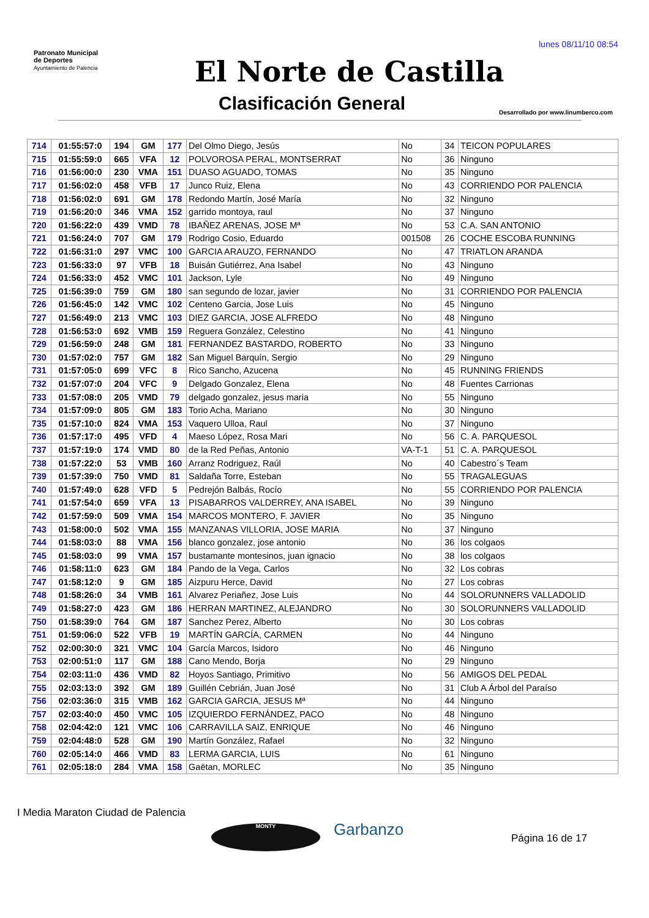lunes 08/11/10 08:54
Patronato Municipal
de Deportes
Ayuntamiento de Palencia
El Norte de Castilla
Clasificación General
Desarrollado por www.linumberco.com
| 714 | 01:55:57:0 | 194 | GM | 177 | Del Olmo Diego, Jesús | No | 34 | TEICON POPULARES |
| 715 | 01:55:59:0 | 665 | VFA | 12 | POLVOROSA PERAL, MONTSERRAT | No | 36 | Ninguno |
| 716 | 01:56:00:0 | 230 | VMA | 151 | DUASO AGUADO, TOMAS | No | 35 | Ninguno |
| 717 | 01:56:02:0 | 458 | VFB | 17 | Junco Ruiz, Elena | No | 43 | CORRIENDO POR PALENCIA |
| 718 | 01:56:02:0 | 691 | GM | 178 | Redondo Martín, José María | No | 32 | Ninguno |
| 719 | 01:56:20:0 | 346 | VMA | 152 | garrido montoya, raul | No | 37 | Ninguno |
| 720 | 01:56:22:0 | 439 | VMD | 78 | IBAÑEZ ARENAS, JOSE Mª | No | 53 | C.A. SAN ANTONIO |
| 721 | 01:56:24:0 | 707 | GM | 179 | Rodrigo Cosio, Eduardo | 001508 | 26 | COCHE ESCOBA RUNNING |
| 722 | 01:56:31:0 | 297 | VMC | 100 | GARCIA ARAUZO, FERNANDO | No | 47 | TRIATLON ARANDA |
| 723 | 01:56:33:0 | 97 | VFB | 18 | Buisán Gutiérrez, Ana Isabel | No | 43 | Ninguno |
| 724 | 01:56:33:0 | 452 | VMC | 101 | Jackson, Lyle | No | 49 | Ninguno |
| 725 | 01:56:39:0 | 759 | GM | 180 | san segundo de lozar, javier | No | 31 | CORRIENDO POR PALENCIA |
| 726 | 01:56:45:0 | 142 | VMC | 102 | Centeno Garcia, Jose Luis | No | 45 | Ninguno |
| 727 | 01:56:49:0 | 213 | VMC | 103 | DIEZ GARCIA, JOSE ALFREDO | No | 48 | Ninguno |
| 728 | 01:56:53:0 | 692 | VMB | 159 | Reguera González, Celestino | No | 41 | Ninguno |
| 729 | 01:56:59:0 | 248 | GM | 181 | FERNANDEZ BASTARDO, ROBERTO | No | 33 | Ninguno |
| 730 | 01:57:02:0 | 757 | GM | 182 | San Miguel Barquín, Sergio | No | 29 | Ninguno |
| 731 | 01:57:05:0 | 699 | VFC | 8 | Rico Sancho, Azucena | No | 45 | RUNNING FRIENDS |
| 732 | 01:57:07:0 | 204 | VFC | 9 | Delgado Gonzalez, Elena | No | 48 | Fuentes Carrionas |
| 733 | 01:57:08:0 | 205 | VMD | 79 | delgado gonzalez, jesus maria | No | 55 | Ninguno |
| 734 | 01:57:09:0 | 805 | GM | 183 | Torio Acha, Mariano | No | 30 | Ninguno |
| 735 | 01:57:10:0 | 824 | VMA | 153 | Vaquero Ulloa, Raul | No | 37 | Ninguno |
| 736 | 01:57:17:0 | 495 | VFD | 4 | Maeso López, Rosa Mari | No | 56 | C. A. PARQUESOL |
| 737 | 01:57:19:0 | 174 | VMD | 80 | de la Red Peñas, Antonio | VA-T-1 | 51 | C. A. PARQUESOL |
| 738 | 01:57:22:0 | 53 | VMB | 160 | Arranz Rodriguez, Raúl | No | 40 | Cabestro´s Team |
| 739 | 01:57:39:0 | 750 | VMD | 81 | Saldaña Torre, Esteban | No | 55 | TRAGALEGUAS |
| 740 | 01:57:49:0 | 628 | VFD | 5 | Pedrejón Balbás, Rocío | No | 55 | CORRIENDO POR PALENCIA |
| 741 | 01:57:54:0 | 659 | VFA | 13 | PISABARROS VALDERREY, ANA ISABEL | No | 39 | Ninguno |
| 742 | 01:57:59:0 | 509 | VMA | 154 | MARCOS MONTERO, F. JAVIER | No | 35 | Ninguno |
| 743 | 01:58:00:0 | 502 | VMA | 155 | MANZANAS VILLORIA, JOSE MARIA | No | 37 | Ninguno |
| 744 | 01:58:03:0 | 88 | VMA | 156 | blanco gonzalez, jose antonio | No | 36 | los colgaos |
| 745 | 01:58:03:0 | 99 | VMA | 157 | bustamante montesinos, juan ignacio | No | 38 | los colgaos |
| 746 | 01:58:11:0 | 623 | GM | 184 | Pando de la Vega, Carlos | No | 32 | Los cobras |
| 747 | 01:58:12:0 | 9 | GM | 185 | Aizpuru Herce, David | No | 27 | Los cobras |
| 748 | 01:58:26:0 | 34 | VMB | 161 | Alvarez Periañez, Jose Luis | No | 44 | SOLORUNNERS VALLADOLID |
| 749 | 01:58:27:0 | 423 | GM | 186 | HERRAN MARTINEZ, ALEJANDRO | No | 30 | SOLORUNNERS VALLADOLID |
| 750 | 01:58:39:0 | 764 | GM | 187 | Sanchez Perez, Alberto | No | 30 | Los cobras |
| 751 | 01:59:06:0 | 522 | VFB | 19 | MARTÍN GARCÍA, CARMEN | No | 44 | Ninguno |
| 752 | 02:00:30:0 | 321 | VMC | 104 | García Marcos, Isidoro | No | 46 | Ninguno |
| 753 | 02:00:51:0 | 117 | GM | 188 | Cano Mendo, Borja | No | 29 | Ninguno |
| 754 | 02:03:11:0 | 436 | VMD | 82 | Hoyos Santiago, Primitivo | No | 56 | AMIGOS DEL PEDAL |
| 755 | 02:03:13:0 | 392 | GM | 189 | Guillén Cebrián, Juan José | No | 31 | Club A Árbol del Paraíso |
| 756 | 02:03:36:0 | 315 | VMB | 162 | GARCIA GARCIA, JESUS Mª | No | 44 | Ninguno |
| 757 | 02:03:40:0 | 450 | VMC | 105 | IZQUIERDO FERNÁNDEZ, PACO | No | 48 | Ninguno |
| 758 | 02:04:42:0 | 121 | VMC | 106 | CARRAVILLA SAIZ, ENRIQUE | No | 46 | Ninguno |
| 759 | 02:04:48:0 | 528 | GM | 190 | Martín González, Rafael | No | 32 | Ninguno |
| 760 | 02:05:14:0 | 466 | VMD | 83 | LERMA GARCIA, LUIS | No | 61 | Ninguno |
| 761 | 02:05:18:0 | 284 | VMA | 158 | Gaëtan, MORLEC | No | 35 | Ninguno |
I Media Maraton Ciudad de Palencia
MONTY Garbanzo Página 16 de 17